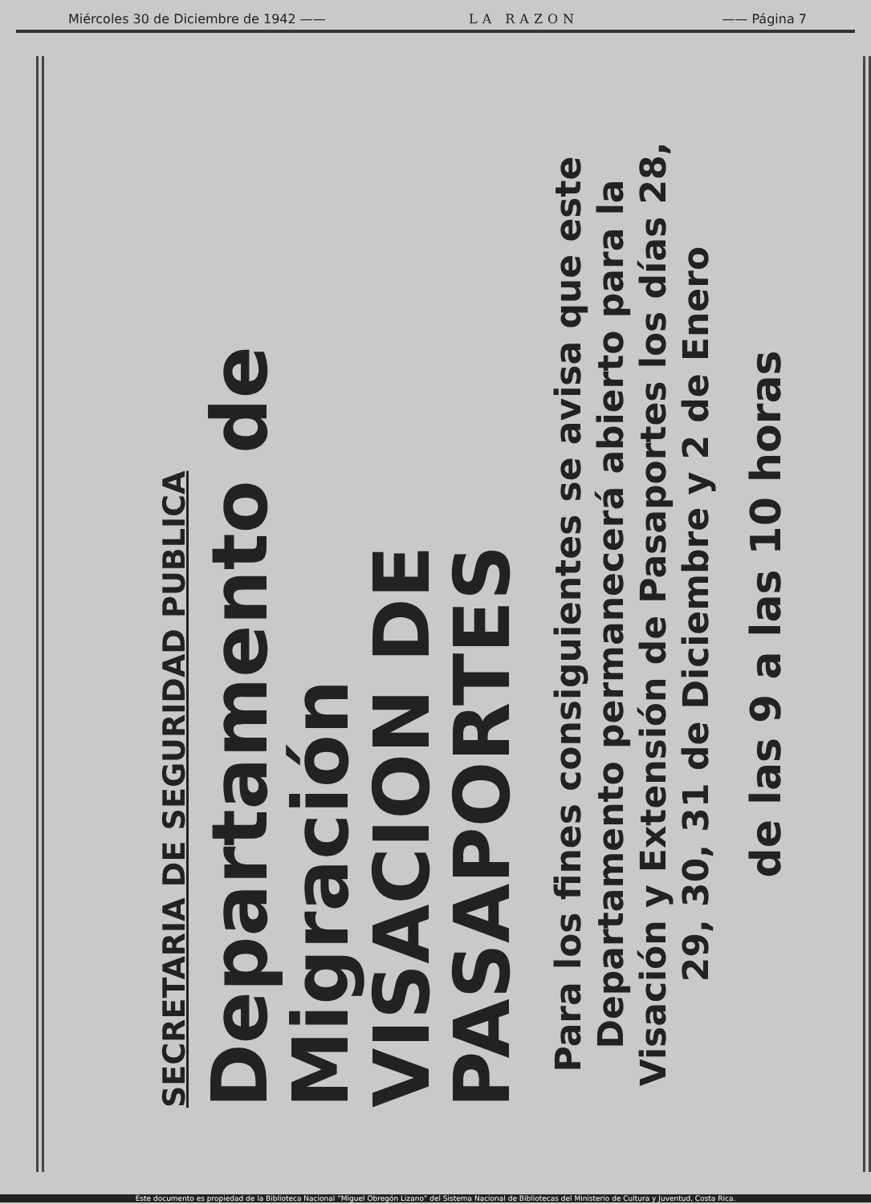Miércoles 30 de Diciembre de 1942 —— LA RAZON —— Página 7
SECRETARIA DE SEGURIDAD PUBLICA
Departamento de Migración
VISACION DE PASAPORTES
Para los fines consiguientes se avisa que este Departamento permanecerá abierto para la Visación y Extensión de Pasaportes los días 28, 29, 30, 31 de Diciembre y 2 de Enero
de las 9 a las 10 horas
Este documento es propiedad de la Biblioteca Nacional “Miguel Obregón Lizano” del Sistema Nacional de Bibliotecas del Ministerio de Cultura y Juventud, Costa Rica.